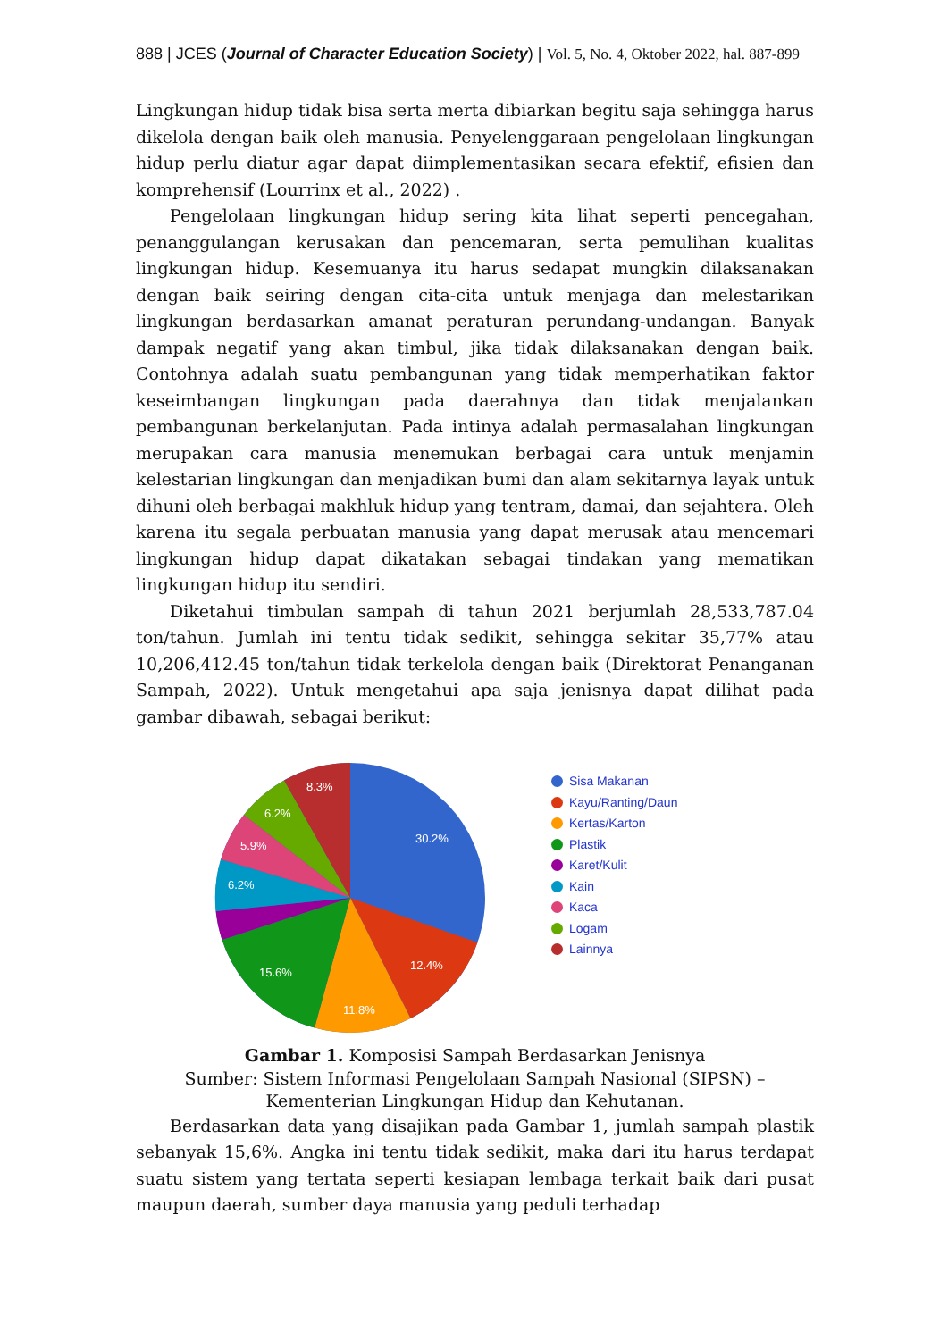888 | JCES (Journal of Character Education Society) | Vol. 5, No. 4, Oktober 2022, hal. 887-899
Lingkungan hidup tidak bisa serta merta dibiarkan begitu saja sehingga harus dikelola dengan baik oleh manusia. Penyelenggaraan pengelolaan lingkungan hidup perlu diatur agar dapat diimplementasikan secara efektif, efisien dan komprehensif (Lourrinx et al., 2022) .
Pengelolaan lingkungan hidup sering kita lihat seperti pencegahan, penanggulangan kerusakan dan pencemaran, serta pemulihan kualitas lingkungan hidup. Kesemuanya itu harus sedapat mungkin dilaksanakan dengan baik seiring dengan cita-cita untuk menjaga dan melestarikan lingkungan berdasarkan amanat peraturan perundang-undangan. Banyak dampak negatif yang akan timbul, jika tidak dilaksanakan dengan baik. Contohnya adalah suatu pembangunan yang tidak memperhatikan faktor keseimbangan lingkungan pada daerahnya dan tidak menjalankan pembangunan berkelanjutan. Pada intinya adalah permasalahan lingkungan merupakan cara manusia menemukan berbagai cara untuk menjamin kelestarian lingkungan dan menjadikan bumi dan alam sekitarnya layak untuk dihuni oleh berbagai makhluk hidup yang tentram, damai, dan sejahtera. Oleh karena itu segala perbuatan manusia yang dapat merusak atau mencemari lingkungan hidup dapat dikatakan sebagai tindakan yang mematikan lingkungan hidup itu sendiri.
Diketahui timbulan sampah di tahun 2021 berjumlah 28,533,787.04 ton/tahun. Jumlah ini tentu tidak sedikit, sehingga sekitar 35,77% atau 10,206,412.45 ton/tahun tidak terkelola dengan baik (Direktorat Penanganan Sampah, 2022). Untuk mengetahui apa saja jenisnya dapat dilihat pada gambar dibawah, sebagai berikut:
30.2%
12.4%
11.8%
15.6%
6.2%
5.9%
6.2%
8.3%
Sisa Makanan
Kayu/Ranting/Daun
Kertas/Karton
Plastik
Karet/Kulit
Kain
Kaca
Logam
Lainnya
Gambar 1. Komposisi Sampah Berdasarkan Jenisnya
Sumber: Sistem Informasi Pengelolaan Sampah Nasional (SIPSN) –
Kementerian Lingkungan Hidup dan Kehutanan.
Berdasarkan data yang disajikan pada Gambar 1, jumlah sampah plastik sebanyak 15,6%. Angka ini tentu tidak sedikit, maka dari itu harus terdapat suatu sistem yang tertata seperti kesiapan lembaga terkait baik dari pusat maupun daerah, sumber daya manusia yang peduli terhadap